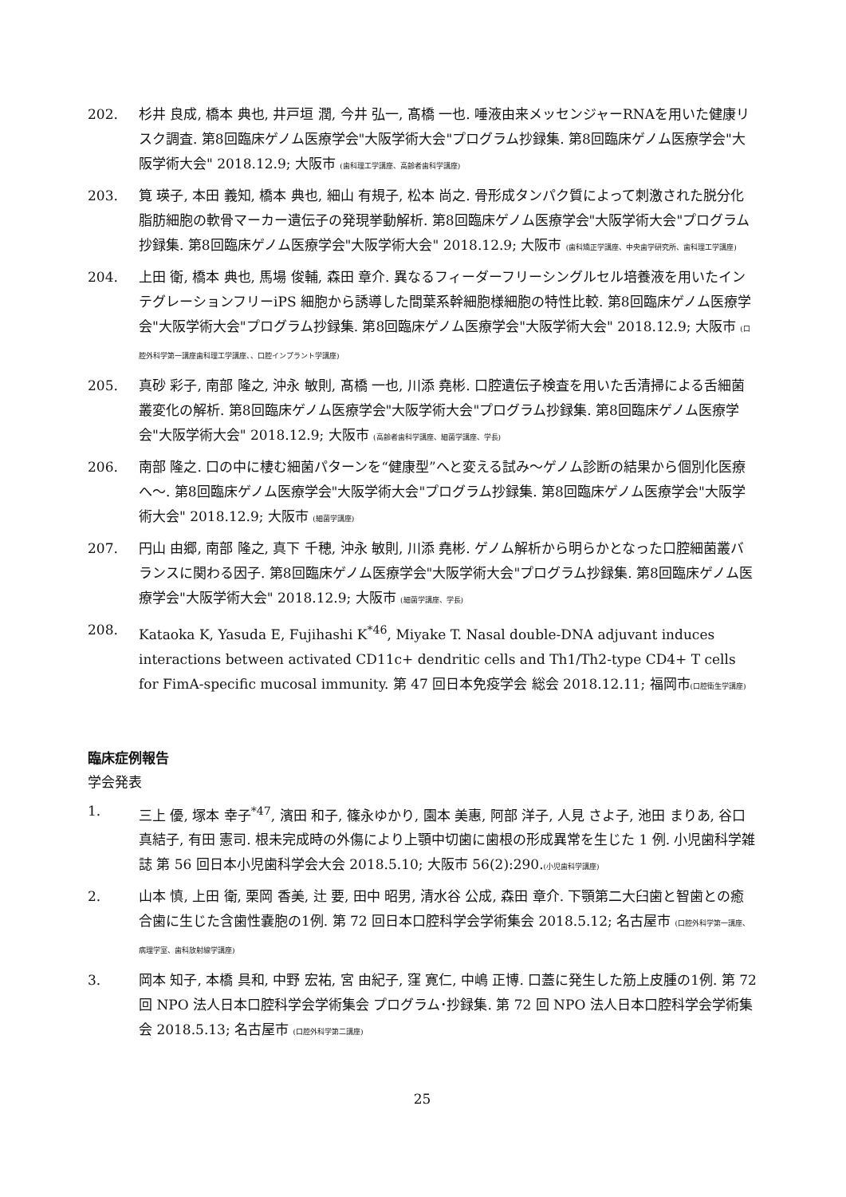202. 杉井 良成, 橋本 典也, 井戸垣 潤, 今井 弘一, 髙橋 一也. 唾液由来メッセンジャーRNAを用いた健康リスク調査. 第8回臨床ゲノム医療学会"大阪学術大会"プログラム抄録集. 第8回臨床ゲノム医療学会"大阪学術大会" 2018.12.9; 大阪市 (歯科理工学講座、高齢者歯科学講座)
203. 筧 瑛子, 本田 義知, 橋本 典也, 細山 有規子, 松本 尚之. 骨形成タンパク質によって刺激された脱分化脂肪細胞の軟骨マーカー遺伝子の発現挙動解析. 第8回臨床ゲノム医療学会"大阪学術大会"プログラム抄録集. 第8回臨床ゲノム医療学会"大阪学術大会" 2018.12.9; 大阪市 (歯科矯正学講座、中央歯学研究所、歯科理工学講座)
204. 上田 衛, 橋本 典也, 馬場 俊輔, 森田 章介. 異なるフィーダーフリーシングルセル培養液を用いたインテグレーションフリーiPS 細胞から誘導した間葉系幹細胞様細胞の特性比較. 第8回臨床ゲノム医療学会"大阪学術大会"プログラム抄録集. 第8回臨床ゲノム医療学会"大阪学術大会" 2018.12.9; 大阪市 (口腔外科学第一講座歯科理工学講座、、口腔インプラント学講座)
205. 真砂 彩子, 南部 隆之, 沖永 敏則, 髙橋 一也, 川添 堯彬. 口腔遺伝子検査を用いた舌清掃による舌細菌叢変化の解析. 第8回臨床ゲノム医療学会"大阪学術大会"プログラム抄録集. 第8回臨床ゲノム医療学会"大阪学術大会" 2018.12.9; 大阪市 (高齢者歯科学講座、細菌学講座、学長)
206. 南部 隆之. 口の中に棲む細菌パターンを“健康型”へと変える試み～ゲノム診断の結果から個別化医療へ～. 第8回臨床ゲノム医療学会"大阪学術大会"プログラム抄録集. 第8回臨床ゲノム医療学会"大阪学術大会" 2018.12.9; 大阪市 (細菌学講座)
207. 円山 由郷, 南部 隆之, 真下 千穂, 沖永 敏則, 川添 堯彬. ゲノム解析から明らかとなった口腔細菌叢バランスに関わる因子. 第8回臨床ゲノム医療学会"大阪学術大会"プログラム抄録集. 第8回臨床ゲノム医療学会"大阪学術大会" 2018.12.9; 大阪市 (細菌学講座、学長)
208. Kataoka K, Yasuda E, Fujihashi K<sup>*46</sup>, Miyake T. Nasal double-DNA adjuvant induces interactions between activated CD11c+ dendritic cells and Th1/Th2-type CD4+ T cells for FimA-specific mucosal immunity. 第 47 回日本免疫学会 総会 2018.12.11; 福岡市(口腔衛生学講座)
臨床症例報告
学会発表
1. 三上 優, 塚本 幸子<sup>*47</sup>, 濱田 和子, 篠永ゆかり, 園本 美惠, 阿部 洋子, 人見 さよ子, 池田 まりあ, 谷口 真結子, 有田 憲司. 根未完成時の外傷により上顎中切歯に歯根の形成異常を生じた 1 例. 小児歯科学雑誌 第 56 回日本小児歯科学会大会 2018.5.10; 大阪市 56(2):290.(小児歯科学講座)
2. 山本 慎, 上田 衛, 栗岡 香美, 辻 要, 田中 昭男, 清水谷 公成, 森田 章介. 下顎第二大臼歯と智歯との癒合歯に生じた含歯性嚢胞の1例. 第 72 回日本口腔科学会学術集会 2018.5.12; 名古屋市 (口腔外科学第一講座、病理学室、歯科放射線学講座)
3. 岡本 知子, 本橋 具和, 中野 宏祐, 宮 由紀子, 窪 寛仁, 中嶋 正博. 口蓋に発生した筋上皮腫の1例. 第 72 回 NPO 法人日本口腔科学会学術集会 プログラム･抄録集. 第 72 回 NPO 法人日本口腔科学会学術集会 2018.5.13; 名古屋市 (口腔外科学第二講座)
25